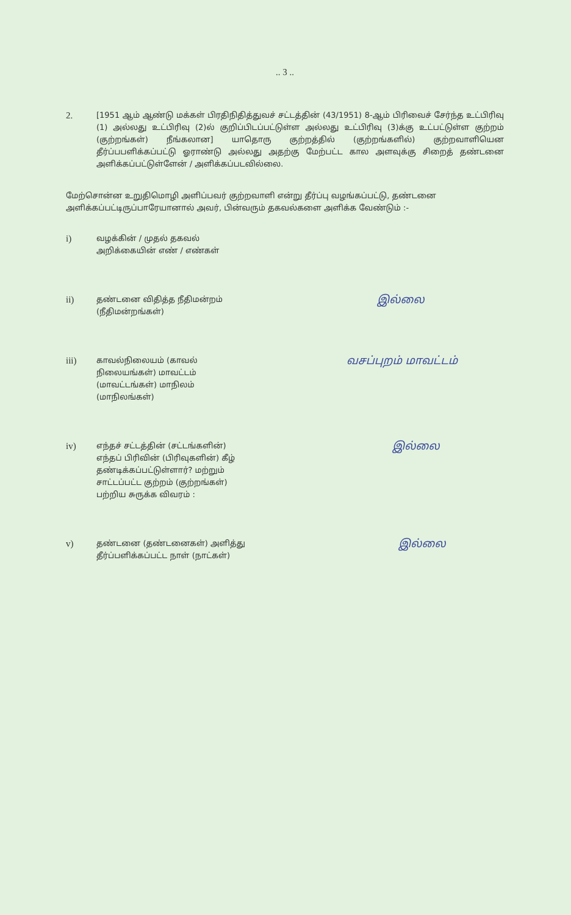.. 3 ..
2.
[1951 ஆம் ஆண்டு மக்கள் பிரதிநிதித்துவச் சட்டத்தின் (43/1951) 8-ஆம் பிரிவைச் சேர்ந்த உட்பிரிவு (1) அல்லது உட்பிரிவு (2)ல் குறிப்பிடப்பட்டுள்ள அல்லது உட்பிரிவு (3)க்கு உட்பட்டுள்ள குற்றம் (குற்றங்கள்) நீங்கலான] யாதொரு குற்றத்தில் (குற்றங்களில்) குற்றவாளியென தீர்ப்பபளிக்கப்பட்டு ஓராண்டு அல்லது அதற்கு மேற்பட்ட கால அளவுக்கு சிறைத் தண்டனை அளிக்கப்பட்டுள்ளேன் / அளிக்கப்படவில்லை.
மேற்சொன்ன உறுதிமொழி அளிப்பவர் குற்றவாளி என்று தீர்ப்பு வழங்கப்பட்டு, தண்டனை அளிக்கப்பட்டிருப்பாரேயானால் அவர், பின்வரும் தகவல்களை அளிக்க வேண்டும் :-
i)
வழக்கின் / முதல் தகவல்
அறிக்கையின் எண் / எண்கள்
ii)
தண்டனை விதித்த நீதிமன்றம்
(நீதிமன்றங்கள்)
இல்லை
iii)
காவல்நிலையம் (காவல்
நிலையங்கள்) மாவட்டம்
(மாவட்டங்கள்) மாநிலம்
(மாநிலங்கள்)
வசப்புறம் மாவட்டம்
iv)
எந்தச் சட்டத்தின் (சட்டங்களின்)
எந்தப் பிரிவின் (பிரிவுகளின்) கீழ்
தண்டிக்கப்பட்டுள்ளார்? மற்றும்
சாட்டப்பட்ட குற்றம் (குற்றங்கள்)
பற்றிய சுருக்க விவரம் :
இல்லை
v)
தண்டனை (தண்டனைகள்) அளித்து
தீர்ப்பளிக்கப்பட்ட நாள் (நாட்கள்)
இல்லை